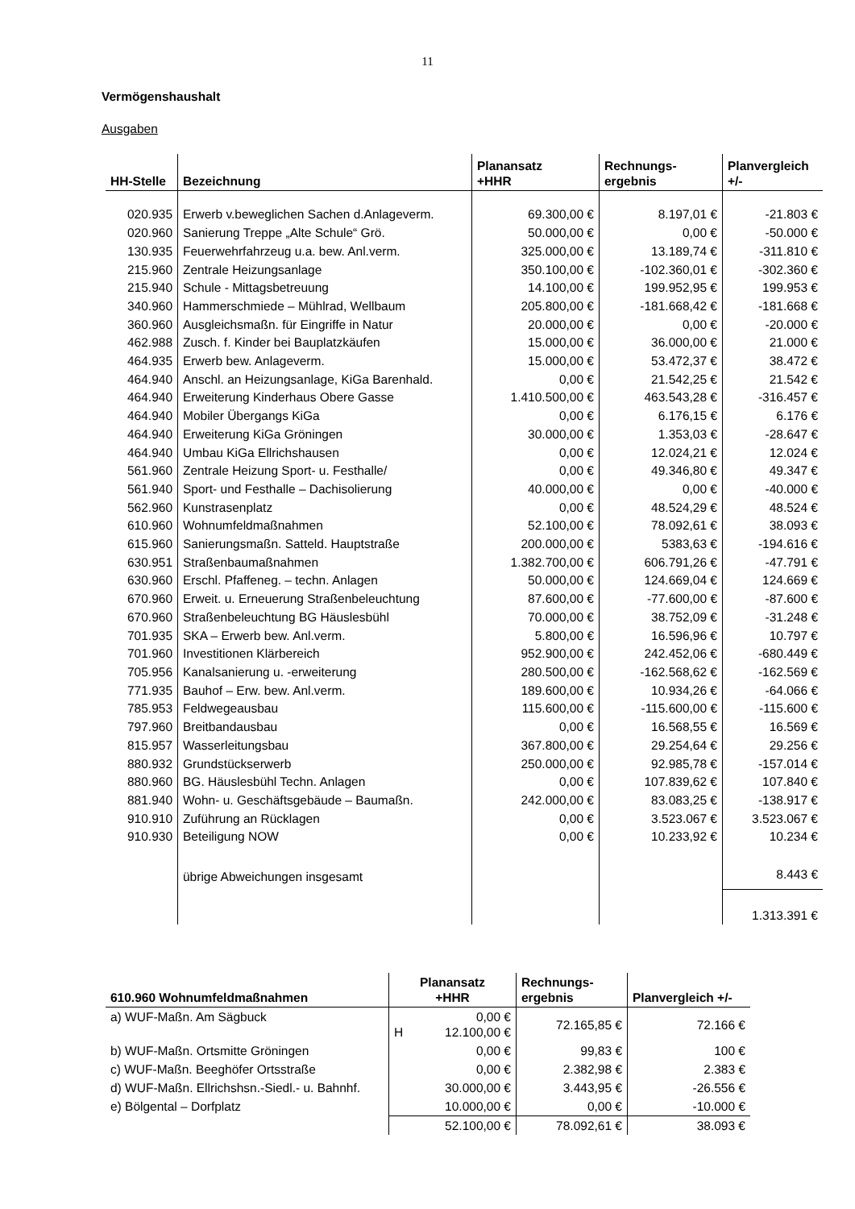11
Vermögenshaushalt
Ausgaben
| HH-Stelle | Bezeichnung | Planansatz +HHR | Rechnungs- ergebnis | Planvergleich +/- |
| --- | --- | --- | --- | --- |
| 020.935 | Erwerb v.beweglichen Sachen d.Anlageverm. | 69.300,00 € | 8.197,01 € | -21.803 € |
| 020.960 | Sanierung Treppe „Alte Schule“ Grö. | 50.000,00 € | 0,00 € | -50.000 € |
| 130.935 | Feuerwehrfahrzeug u.a. bew. Anl.verm. | 325.000,00 € | 13.189,74 € | -311.810 € |
| 215.960 | Zentrale Heizungsanlage | 350.100,00 € | -102.360,01 € | -302.360 € |
| 215.940 | Schule - Mittagsbetreuung | 14.100,00 € | 199.952,95 € | 199.953 € |
| 340.960 | Hammerschmiede – Mühlrad, Wellbaum | 205.800,00 € | -181.668,42 € | -181.668 € |
| 360.960 | Ausgleichsmaßn. für Eingriffe in Natur | 20.000,00 € | 0,00 € | -20.000 € |
| 462.988 | Zusch. f. Kinder bei Bauplatzkäufen | 15.000,00 € | 36.000,00 € | 21.000 € |
| 464.935 | Erwerb bew. Anlageverm. | 15.000,00 € | 53.472,37 € | 38.472 € |
| 464.940 | Anschl. an Heizungsanlage, KiGa Barenhald. | 0,00 € | 21.542,25 € | 21.542 € |
| 464.940 | Erweiterung Kinderhaus Obere Gasse | 1.410.500,00 € | 463.543,28 € | -316.457 € |
| 464.940 | Mobiler Übergangs KiGa | 0,00 € | 6.176,15 € | 6.176 € |
| 464.940 | Erweiterung KiGa Gröningen | 30.000,00 € | 1.353,03 € | -28.647 € |
| 464.940 | Umbau KiGa Ellrichshausen | 0,00 € | 12.024,21 € | 12.024 € |
| 561.960 | Zentrale Heizung Sport- u. Festhalle/ | 0,00 € | 49.346,80 € | 49.347 € |
| 561.940 | Sport- und Festhalle – Dachisolierung | 40.000,00 € | 0,00 € | -40.000 € |
| 562.960 | Kunstrasenplatz | 0,00 € | 48.524,29 € | 48.524 € |
| 610.960 | Wohnumfeldmaßnahmen | 52.100,00 € | 78.092,61 € | 38.093 € |
| 615.960 | Sanierungsmaßn. Satteld. Hauptstraße | 200.000,00 € | 5383,63 € | -194.616 € |
| 630.951 | Straßenbaumaßnahmen | 1.382.700,00 € | 606.791,26 € | -47.791 € |
| 630.960 | Erschl. Pfaffeneg. – techn. Anlagen | 50.000,00 € | 124.669,04 € | 124.669 € |
| 670.960 | Erweit. u. Erneuerung Straßenbeleuchtung | 87.600,00 € | -77.600,00 € | -87.600 € |
| 670.960 | Straßenbeleuchtung BG Häuslesbühl | 70.000,00 € | 38.752,09 € | -31.248 € |
| 701.935 | SKA – Erwerb bew. Anl.verm. | 5.800,00 € | 16.596,96 € | 10.797 € |
| 701.960 | Investitionen Klärbereich | 952.900,00 € | 242.452,06 € | -680.449 € |
| 705.956 | Kanalsanierung u. -erweiterung | 280.500,00 € | -162.568,62 € | -162.569 € |
| 771.935 | Bauhof – Erw. bew. Anl.verm. | 189.600,00 € | 10.934,26 € | -64.066 € |
| 785.953 | Feldwegeausbau | 115.600,00 € | -115.600,00 € | -115.600 € |
| 797.960 | Breitbandausbau | 0,00 € | 16.568,55 € | 16.569 € |
| 815.957 | Wasserleitungsbau | 367.800,00 € | 29.254,64 € | 29.256 € |
| 880.932 | Grundstückserwerb | 250.000,00 € | 92.985,78 € | -157.014 € |
| 880.960 | BG. Häuslesbühl Techn. Anlagen | 0,00 € | 107.839,62 € | 107.840 € |
| 881.940 | Wohn- u. Geschäftsgebäude – Baumaßn. | 242.000,00 € | 83.083,25 € | -138.917 € |
| 910.910 | Zuführung an Rücklagen | 0,00 € | 3.523.067 € | 3.523.067 € |
| 910.930 | Beteiligung NOW | 0,00 € | 10.233,92 € | 10.234 € |
| | übrige Abweichungen insgesamt | | | 8.443 € |
| | | | | 1.313.391 € |
| 610.960 Wohnumfeldmaßnahmen | Planansatz +HHR | Rechnungs- ergebnis | Planvergleich +/- |
| --- | --- | --- | --- |
| a) WUF-Maßn. Am Sägbuck | 0,00 € H 12.100,00 € | 72.165,85 € | 72.166 € |
| b) WUF-Maßn. Ortsmitte Gröningen | 0,00 € | 99,83 € | 100 € |
| c) WUF-Maßn. Beeghöfer Ortsstraße | 0,00 € | 2.382,98 € | 2.383 € |
| d) WUF-Maßn. Ellrichshsn.-Siedl.- u. Bahnhf. | 30.000,00 € | 3.443,95 € | -26.556 € |
| e) Bölgental – Dorfplatz | 10.000,00 € | 0,00 € | -10.000 € |
| | 52.100,00 € | 78.092,61 € | 38.093 € |